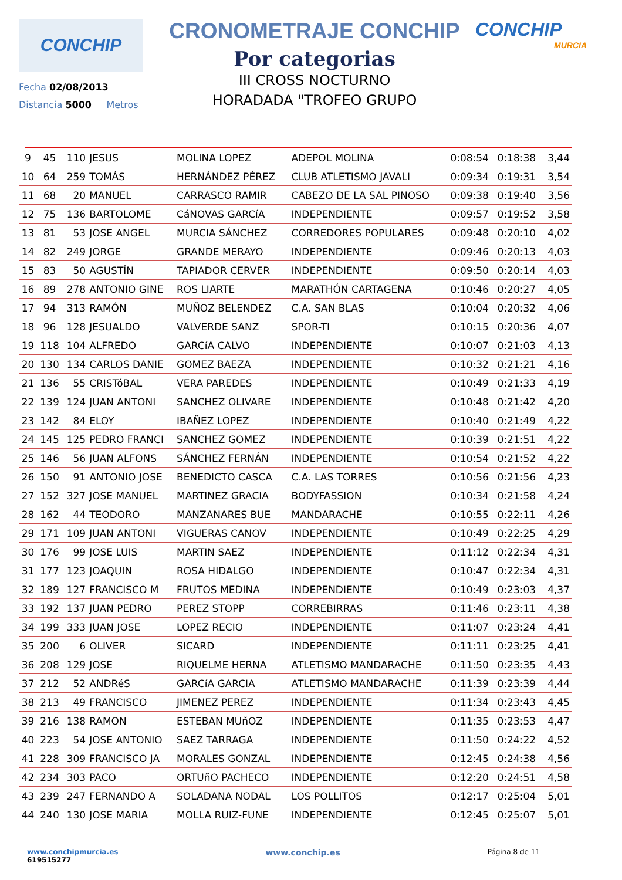CONCHIP
Fecha 02/08/2013
Distancia 5000 Metros
CRONOMETRAJE CONCHIP
Por categorias
III CROSS NOCTURNO
HORADADA "TROFEO GRUPO
CONCHIP
MURCIA
| 9 | 45 | 110 | JESUS | MOLINA LOPEZ | ADEPOL MOLINA | 0:08:54 | 0:18:38 | 3,44 |
| 10 | 64 | 259 | TOMÁS | HERNÁNDEZ PÉREZ | CLUB ATLETISMO JAVALI | 0:09:34 | 0:19:31 | 3,54 |
| 11 | 68 | 20 | MANUEL | CARRASCO RAMIR | CABEZO DE LA SAL PINOSO | 0:09:38 | 0:19:40 | 3,56 |
| 12 | 75 | 136 | BARTOLOME | CáNOVAS GARCíA | INDEPENDIENTE | 0:09:57 | 0:19:52 | 3,58 |
| 13 | 81 | 53 | JOSE ANGEL | MURCIA SÁNCHEZ | CORREDORES POPULARES | 0:09:48 | 0:20:10 | 4,02 |
| 14 | 82 | 249 | JORGE | GRANDE MERAYO | INDEPENDIENTE | 0:09:46 | 0:20:13 | 4,03 |
| 15 | 83 | 50 | AGUSTÍN | TAPIADOR CERVER | INDEPENDIENTE | 0:09:50 | 0:20:14 | 4,03 |
| 16 | 89 | 278 | ANTONIO GINE | ROS LIARTE | MARATHÓN CARTAGENA | 0:10:46 | 0:20:27 | 4,05 |
| 17 | 94 | 313 | RAMÓN | MUÑOZ BELENDEZ | C.A. SAN BLAS | 0:10:04 | 0:20:32 | 4,06 |
| 18 | 96 | 128 | JESUALDO | VALVERDE SANZ | SPOR-TI | 0:10:15 | 0:20:36 | 4,07 |
| 19 | 118 | 104 | ALFREDO | GARCíA CALVO | INDEPENDIENTE | 0:10:07 | 0:21:03 | 4,13 |
| 20 | 130 | 134 | CARLOS DANIE | GOMEZ BAEZA | INDEPENDIENTE | 0:10:32 | 0:21:21 | 4,16 |
| 21 | 136 | 55 | CRISTóBAL | VERA PAREDES | INDEPENDIENTE | 0:10:49 | 0:21:33 | 4,19 |
| 22 | 139 | 124 | JUAN ANTONI | SANCHEZ OLIVARE | INDEPENDIENTE | 0:10:48 | 0:21:42 | 4,20 |
| 23 | 142 | 84 | ELOY | IBAÑEZ LOPEZ | INDEPENDIENTE | 0:10:40 | 0:21:49 | 4,22 |
| 24 | 145 | 125 | PEDRO FRANCI | SANCHEZ GOMEZ | INDEPENDIENTE | 0:10:39 | 0:21:51 | 4,22 |
| 25 | 146 | 56 | JUAN ALFONS | SÁNCHEZ FERNÁN | INDEPENDIENTE | 0:10:54 | 0:21:52 | 4,22 |
| 26 | 150 | 91 | ANTONIO JOSE | BENEDICTO CASCA | C.A. LAS TORRES | 0:10:56 | 0:21:56 | 4,23 |
| 27 | 152 | 327 | JOSE MANUEL | MARTINEZ GRACIA | BODYFASSION | 0:10:34 | 0:21:58 | 4,24 |
| 28 | 162 | 44 | TEODORO | MANZANARES BUE | MANDARACHE | 0:10:55 | 0:22:11 | 4,26 |
| 29 | 171 | 109 | JUAN ANTONI | VIGUERAS CANOV | INDEPENDIENTE | 0:10:49 | 0:22:25 | 4,29 |
| 30 | 176 | 99 | JOSE LUIS | MARTIN SAEZ | INDEPENDIENTE | 0:11:12 | 0:22:34 | 4,31 |
| 31 | 177 | 123 | JOAQUIN | ROSA HIDALGO | INDEPENDIENTE | 0:10:47 | 0:22:34 | 4,31 |
| 32 | 189 | 127 | FRANCISCO M | FRUTOS MEDINA | INDEPENDIENTE | 0:10:49 | 0:23:03 | 4,37 |
| 33 | 192 | 137 | JUAN PEDRO | PEREZ STOPP | CORREBIRRAS | 0:11:46 | 0:23:11 | 4,38 |
| 34 | 199 | 333 | JUAN JOSE | LOPEZ RECIO | INDEPENDIENTE | 0:11:07 | 0:23:24 | 4,41 |
| 35 | 200 | 6 | OLIVER | SICARD | INDEPENDIENTE | 0:11:11 | 0:23:25 | 4,41 |
| 36 | 208 | 129 | JOSE | RIQUELME HERNA | ATLETISMO MANDARACHE | 0:11:50 | 0:23:35 | 4,43 |
| 37 | 212 | 52 | ANDRéS | GARCíA GARCIA | ATLETISMO MANDARACHE | 0:11:39 | 0:23:39 | 4,44 |
| 38 | 213 | 49 | FRANCISCO | JIMENEZ PEREZ | INDEPENDIENTE | 0:11:34 | 0:23:43 | 4,45 |
| 39 | 216 | 138 | RAMON | ESTEBAN MUñOZ | INDEPENDIENTE | 0:11:35 | 0:23:53 | 4,47 |
| 40 | 223 | 54 | JOSE ANTONIO | SAEZ TARRAGA | INDEPENDIENTE | 0:11:50 | 0:24:22 | 4,52 |
| 41 | 228 | 309 | FRANCISCO JA | MORALES GONZAL | INDEPENDIENTE | 0:12:45 | 0:24:38 | 4,56 |
| 42 | 234 | 303 | PACO | ORTUñO PACHECO | INDEPENDIENTE | 0:12:20 | 0:24:51 | 4,58 |
| 43 | 239 | 247 | FERNANDO A | SOLADANA NODAL | LOS POLLITOS | 0:12:17 | 0:25:04 | 5,01 |
| 44 | 240 | 130 | JOSE MARIA | MOLLA RUIZ-FUNE | INDEPENDIENTE | 0:12:45 | 0:25:07 | 5,01 |
www.conchipmurcia.es
619515277
www.conchip.es
Página 8 de 11